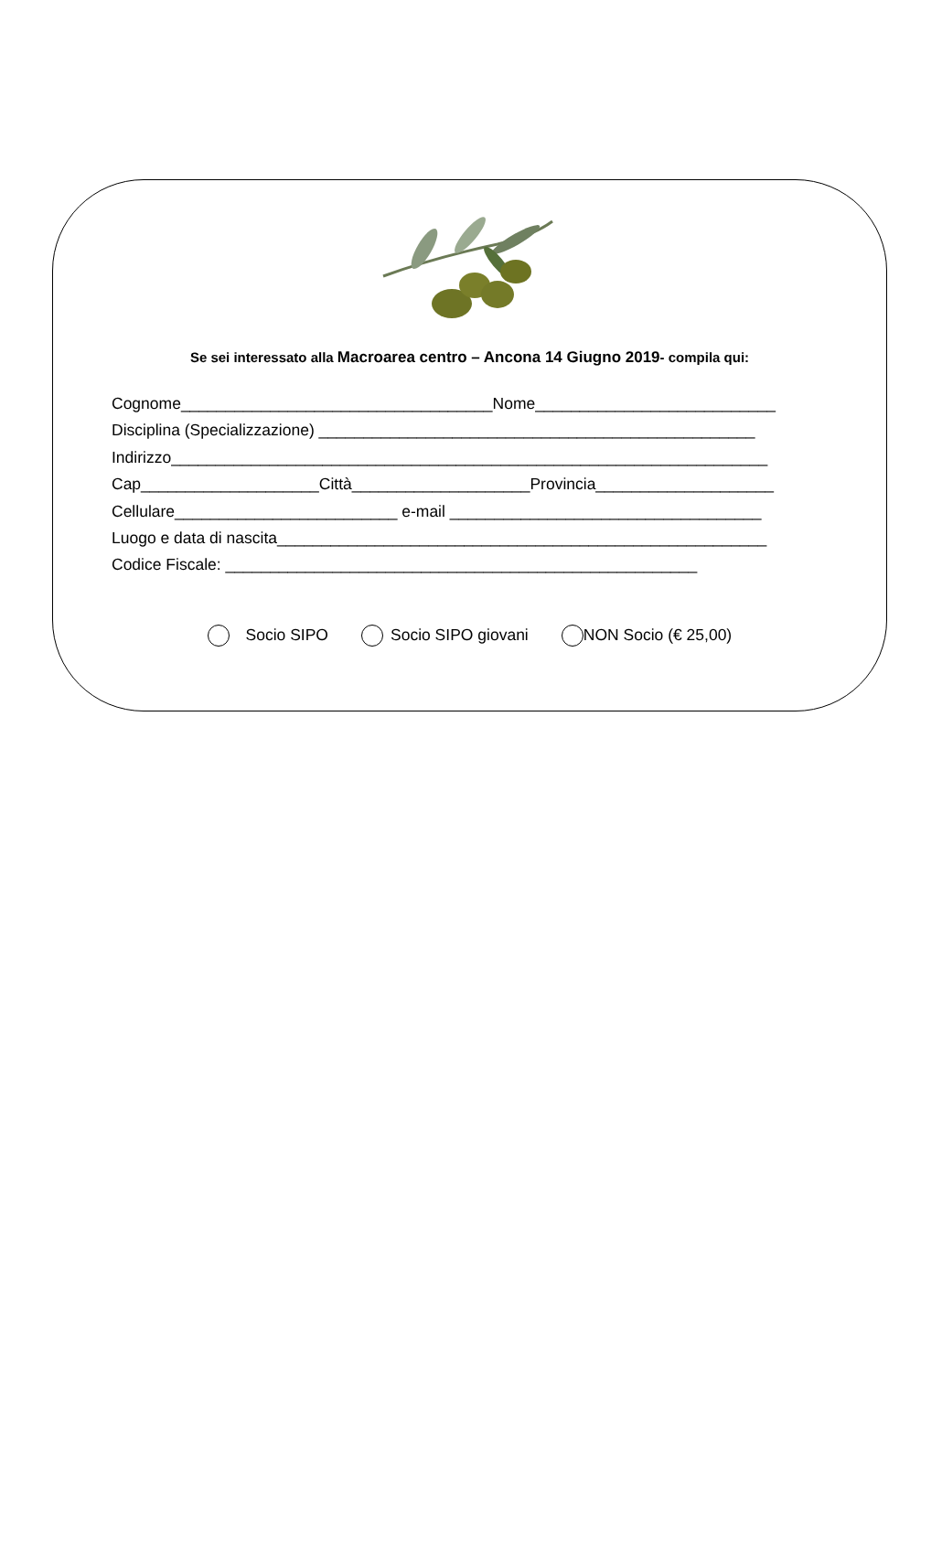Se sei interessato alla Macroarea centro – Ancona 14 Giugno 2019- compila qui:
Cognome___________________________________Nome___________________________
Disciplina (Specializzazione) _________________________________________________
Indirizzo___________________________________________________________________
Cap____________________Città____________________Provincia____________________
Cellulare_________________________ e-mail ___________________________________
Luogo e data di nascita_______________________________________________________
Codice Fiscale: _____________________________________________________
Socio SIPO Socio SIPO giovani NON Socio (€ 25,00)